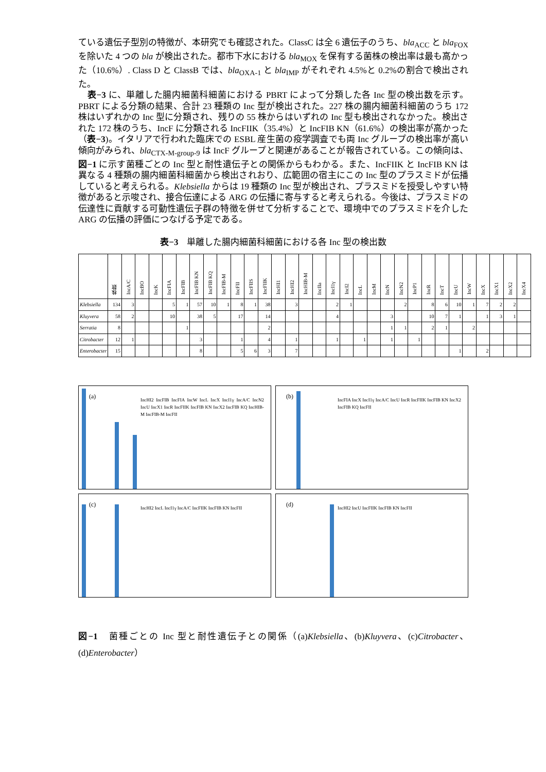ている遺伝子型別の特徴が、本研究でも確認された。ClassC は全 6 遺伝子のうち、bla<sub>ACC</sub> と bla<sub>FOX</sub> を除いた 4 つの bla が検出された。都市下水における bla<sub>MOX</sub> を保有する菌株の検出率は最も高かった（10.6%）. Class D と ClassB では、bla<sub>OXA-1</sub> と bla<sub>IMP</sub> がそれぞれ 4.5%と 0.2%の割合で検出された。
　表−3 に、単離した腸内細菌科細菌における PBRT によって分類した各 Inc 型の検出数を示す。PBRT による分類の結果、合計 23 種類の Inc 型が検出された。227 株の腸内細菌科細菌のうち 172 株はいずれかの Inc 型に分類され、残りの 55 株からはいずれの Inc 型も検出されなかった。検出された 172 株のうち、IncF に分類される IncFIIK（35.4%）と IncFIB KN（61.6%）の検出率が高かった（表−3)。イタリアで行われた臨床での ESBL 産生菌の疫学調査でも両 Inc グループの検出率が高い傾向がみられ、bla<sub>CTX-M-group-9</sub> は IncF グループと関連があることが報告されている。この傾向は、図−1 に示す菌種ごとの Inc 型と耐性遺伝子との関係からもわかる。また、IncFIIK と IncFIB KN は異なる 4 種類の腸内細菌科細菌から検出されおり、広範囲の宿主にこの Inc 型のプラスミドが伝播していると考えられる。Klebsiella からは 19 種類の Inc 型が検出され、プラスミドを授受しやすい特徴があると示唆され、接合伝達による ARG の伝播に寄与すると考えられる。今後は、プラスミドの伝達性に貢献する可動性遺伝子群の特徴を併せて分析することで、環境中でのプラスミドを介した ARG の伝播の評価につなげる予定である。
表−3　単離した腸内細菌科細菌における各 Inc 型の検出数
| | 株数 | IncA/C | IncBO | IncK | IncFIA | IncFIB | IncFIB KN | IncFIB KQ | IncFIB-M | IncFII | IncFIIS | IncFIIK | IncHI1 | IncHI2 | IncHIB-M | IncIIa | IncI1γ | IncI2 | IncL | IncM | IncN | IncN2 | IncP1 | IncR | IncT | IncU | IncW | IncX | IncX1 | IncX2 | IncX4 |
| --- | --- | --- | --- | --- | --- | --- | --- | --- | --- | --- | --- | --- | --- | --- | --- | --- | --- | --- | --- | --- | --- | --- | --- | --- | --- | --- | --- | --- | --- | --- | --- |
| Klebsiella | 134 | 3 | | | 5 | 1 | 57 | 10 | 1 | 8 | 1 | 38 | | 3 | | | 2 | 1 | | | | 2 | | 8 | 6 | 10 | 1 | 7 | 2 | 2 | |
| Kluyvera | 58 | 2 | | | 10 | | 38 | 5 | | 17 | | 14 | | | | | 4 | | | | 3 | | | 10 | 7 | 1 | | 1 | 3 | 1 | |
| Serratia | 8 | | | | | 1 | | | | | | 2 | | | | | | | | | 1 | 1 | | 2 | 1 | | 2 | | | | |
| Citrobacter | 12 | 1 | | | | | 3 | | | 1 | | 4 | | 1 | | | 1 | | 1 | | 1 | | 1 | | | | | | | | |
| Enterobacter | 15 | | | | | | 8 | | | 5 | 6 | 3 | | 7 | | | | | | | | | | | | 1 | | 2 | | | |
(a)
IncHI2 IncFIB IncFIA IncW IncL IncX IncI1γ IncA/C IncN2 IncU IncX1 IncR IncFIIK IncFIB KN IncX2 IncFIB KQ IncHIB-M IncFIB-M IncFII
(b)
IncFIA IncX IncI1γ IncA/C IncU IncR IncFIIK IncFIB KN IncX2 IncFIB KQ IncFII
(c)
IncHI2 IncL IncI1γ IncA/C IncFIIK IncFIB KN IncFII
(d)
IncHI2 IncU IncFIIK IncFIB KN IncFII
図−1　菌種ごとの Inc 型と耐性遺伝子との関係（(a)Klebsiella、(b)Kluyvera、(c)Citrobacter、(d)Enterobacter）